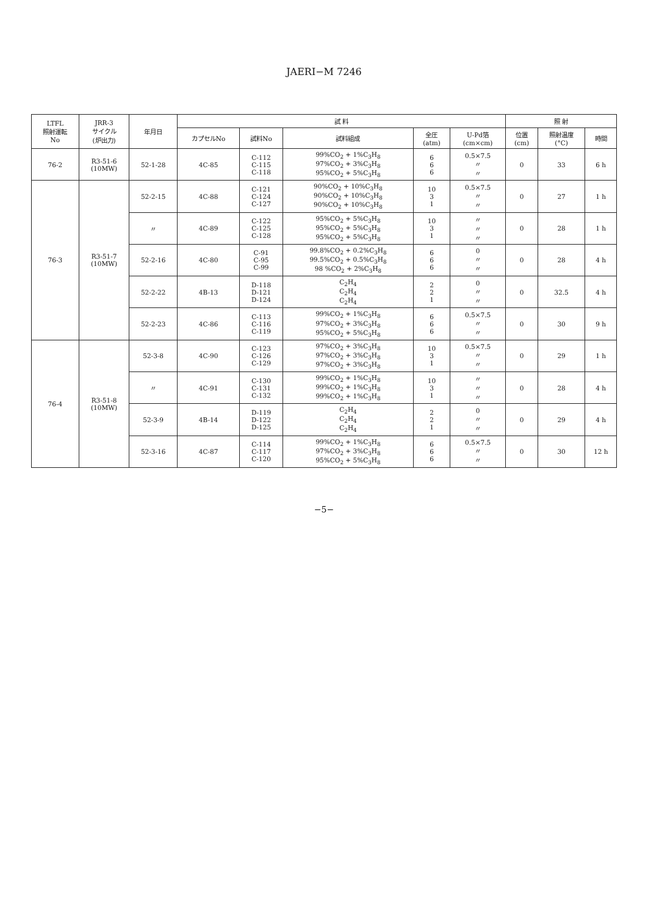JAERI−M 7246
| LTFL 照射運転 No | JRR-3 サイクル (炉出力) | 年月日 | 試 料 | | | | | 照 射 | | |
| --- | --- | --- | --- | --- | --- | --- | --- | --- | --- | --- |
| | | | カプセルNo | 試料No | 試料組成 | 全圧 (atm) | U-Pd箔 (cm×cm) | 位置 (cm) | 照射温度 (°C) | 時間 |
| 76-2 | R3-51-6 (10MW) | 52-1-28 | 4C-85 | C-112 C-115 C-118 | 99%CO<sub>2</sub> + 1%C<sub>3</sub>H<sub>8</sub> 97%CO<sub>2</sub> + 3%C<sub>3</sub>H<sub>8</sub> 95%CO<sub>2</sub> + 5%C<sub>3</sub>H<sub>8</sub> | 6 6 6 | 0.5×7.5 〃 〃 | 0 | 33 | 6 h |
| 76-3 | R3-51-7 (10MW) | 52-2-15 | 4C-88 | C-121 C-124 C-127 | 90%CO<sub>2</sub> + 10%C<sub>3</sub>H<sub>8</sub> 90%CO<sub>2</sub> + 10%C<sub>3</sub>H<sub>8</sub> 90%CO<sub>2</sub> + 10%C<sub>3</sub>H<sub>8</sub> | 10 3 1 | 0.5×7.5 〃 〃 | 0 | 27 | 1 h |
| | | 〃 | 4C-89 | C-122 C-125 C-128 | 95%CO<sub>2</sub> + 5%C<sub>3</sub>H<sub>8</sub> 95%CO<sub>2</sub> + 5%C<sub>3</sub>H<sub>8</sub> 95%CO<sub>2</sub> + 5%C<sub>3</sub>H<sub>8</sub> | 10 3 1 | 〃 〃 〃 | 0 | 28 | 1 h |
| | | 52-2-16 | 4C-80 | C-91 C-95 C-99 | 99.8%CO<sub>2</sub> + 0.2%C<sub>3</sub>H<sub>8</sub> 99.5%CO<sub>2</sub> + 0.5%C<sub>3</sub>H<sub>8</sub> 98 %CO<sub>2</sub> + 2%C<sub>3</sub>H<sub>8</sub> | 6 6 6 | 0 〃 〃 | 0 | 28 | 4 h |
| | | 52-2-22 | 4B-13 | D-118 D-121 D-124 | C<sub>2</sub>H<sub>4</sub> C<sub>2</sub>H<sub>4</sub> C<sub>2</sub>H<sub>4</sub> | 2 2 1 | 0 〃 〃 | 0 | 32.5 | 4 h |
| | | 52-2-23 | 4C-86 | C-113 C-116 C-119 | 99%CO<sub>2</sub> + 1%C<sub>3</sub>H<sub>8</sub> 97%CO<sub>2</sub> + 3%C<sub>3</sub>H<sub>8</sub> 95%CO<sub>2</sub> + 5%C<sub>3</sub>H<sub>8</sub> | 6 6 6 | 0.5×7.5 〃 〃 | 0 | 30 | 9 h |
| 76-4 | R3-51-8 (10MW) | 52-3-8 | 4C-90 | C-123 C-126 C-129 | 97%CO<sub>2</sub> + 3%C<sub>3</sub>H<sub>8</sub> 97%CO<sub>2</sub> + 3%C<sub>3</sub>H<sub>8</sub> 97%CO<sub>2</sub> + 3%C<sub>3</sub>H<sub>8</sub> | 10 3 1 | 0.5×7.5 〃 〃 | 0 | 29 | 1 h |
| | | 〃 | 4C-91 | C-130 C-131 C-132 | 99%CO<sub>2</sub> + 1%C<sub>3</sub>H<sub>8</sub> 99%CO<sub>2</sub> + 1%C<sub>3</sub>H<sub>8</sub> 99%CO<sub>2</sub> + 1%C<sub>3</sub>H<sub>8</sub> | 10 3 1 | 〃 〃 〃 | 0 | 28 | 4 h |
| | | 52-3-9 | 4B-14 | D-119 D-122 D-125 | C<sub>2</sub>H<sub>4</sub> C<sub>2</sub>H<sub>4</sub> C<sub>2</sub>H<sub>4</sub> | 2 2 1 | 0 〃 〃 | 0 | 29 | 4 h |
| | | 52-3-16 | 4C-87 | C-114 C-117 C-120 | 99%CO<sub>2</sub> + 1%C<sub>3</sub>H<sub>8</sub> 97%CO<sub>2</sub> + 3%C<sub>3</sub>H<sub>8</sub> 95%CO<sub>2</sub> + 5%C<sub>3</sub>H<sub>8</sub> | 6 6 6 | 0.5×7.5 〃 〃 | 0 | 30 | 12 h |
−5−